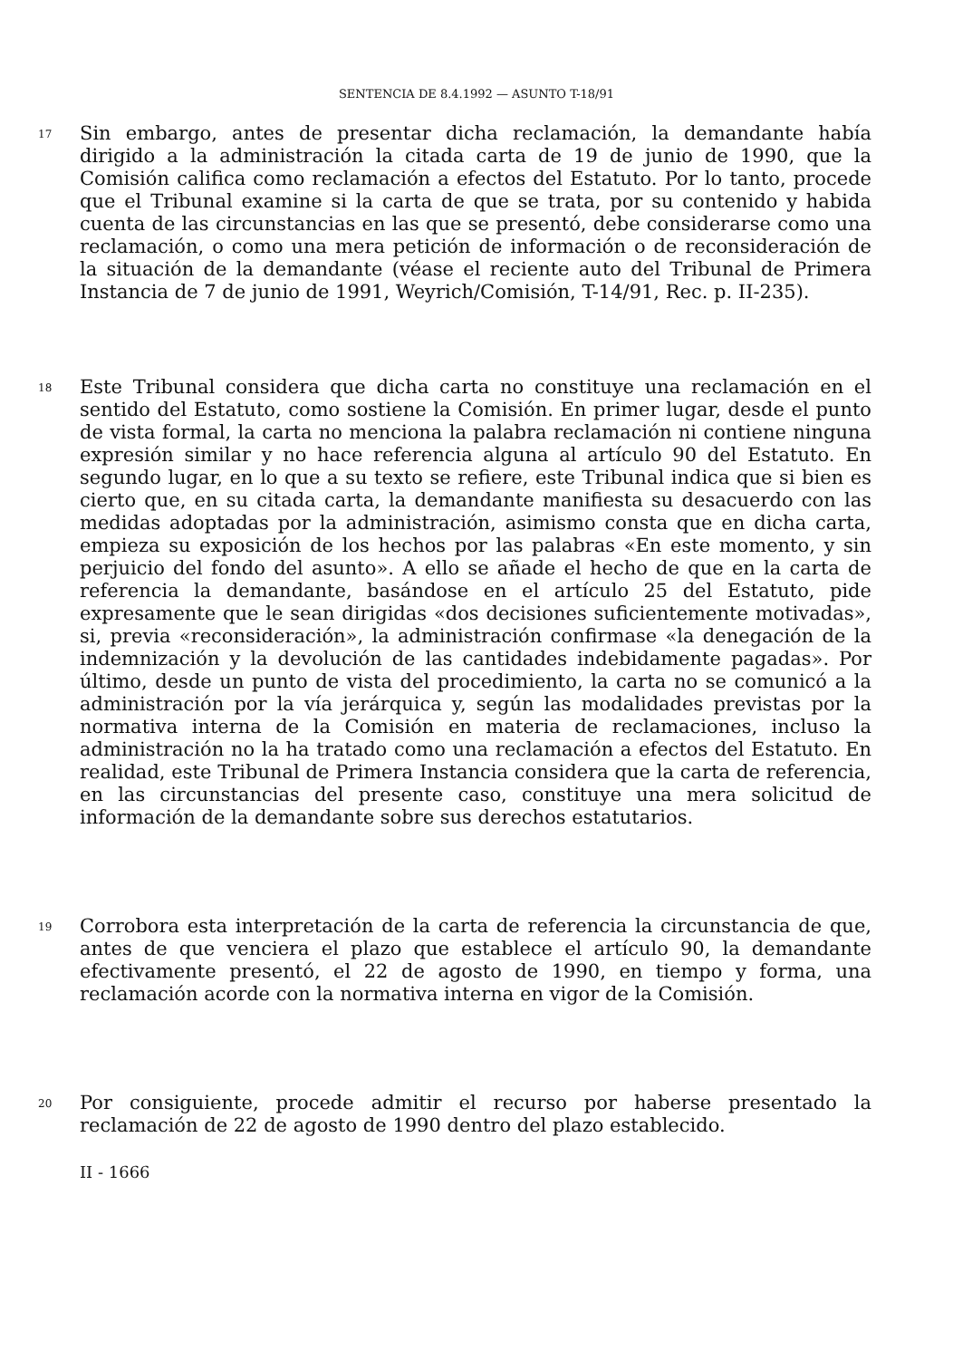SENTENCIA DE 8.4.1992 — ASUNTO T-18/91
17
Sin embargo, antes de presentar dicha reclamación, la demandante había dirigido a la administración la citada carta de 19 de junio de 1990, que la Comisión califica como reclamación a efectos del Estatuto. Por lo tanto, procede que el Tribunal examine si la carta de que se trata, por su contenido y habida cuenta de las circunstancias en las que se presentó, debe considerarse como una reclamación, o como una mera petición de información o de reconsideración de la situación de la demandante (véase el reciente auto del Tribunal de Primera Instancia de 7 de junio de 1991, Weyrich/Comisión, T-14/91, Rec. p. II-235).
18
Este Tribunal considera que dicha carta no constituye una reclamación en el sentido del Estatuto, como sostiene la Comisión. En primer lugar, desde el punto de vista formal, la carta no menciona la palabra reclamación ni contiene ninguna expresión similar y no hace referencia alguna al artículo 90 del Estatuto. En segundo lugar, en lo que a su texto se refiere, este Tribunal indica que si bien es cierto que, en su citada carta, la demandante manifiesta su desacuerdo con las medidas adoptadas por la administración, asimismo consta que en dicha carta, empieza su exposición de los hechos por las palabras «En este momento, y sin perjuicio del fondo del asunto». A ello se añade el hecho de que en la carta de referencia la demandante, basándose en el artículo 25 del Estatuto, pide expresamente que le sean dirigidas «dos decisiones suficientemente motivadas», si, previa «reconsideración», la administración confirmase «la denegación de la indemnización y la devolución de las cantidades indebidamente pagadas». Por último, desde un punto de vista del procedimiento, la carta no se comunicó a la administración por la vía jerárquica y, según las modalidades previstas por la normativa interna de la Comisión en materia de reclamaciones, incluso la administración no la ha tratado como una reclamación a efectos del Estatuto. En realidad, este Tribunal de Primera Instancia considera que la carta de referencia, en las circunstancias del presente caso, constituye una mera solicitud de información de la demandante sobre sus derechos estatutarios.
19
Corrobora esta interpretación de la carta de referencia la circunstancia de que, antes de que venciera el plazo que establece el artículo 90, la demandante efectivamente presentó, el 22 de agosto de 1990, en tiempo y forma, una reclamación acorde con la normativa interna en vigor de la Comisión.
20
Por consiguiente, procede admitir el recurso por haberse presentado la reclamación de 22 de agosto de 1990 dentro del plazo establecido.
II - 1666